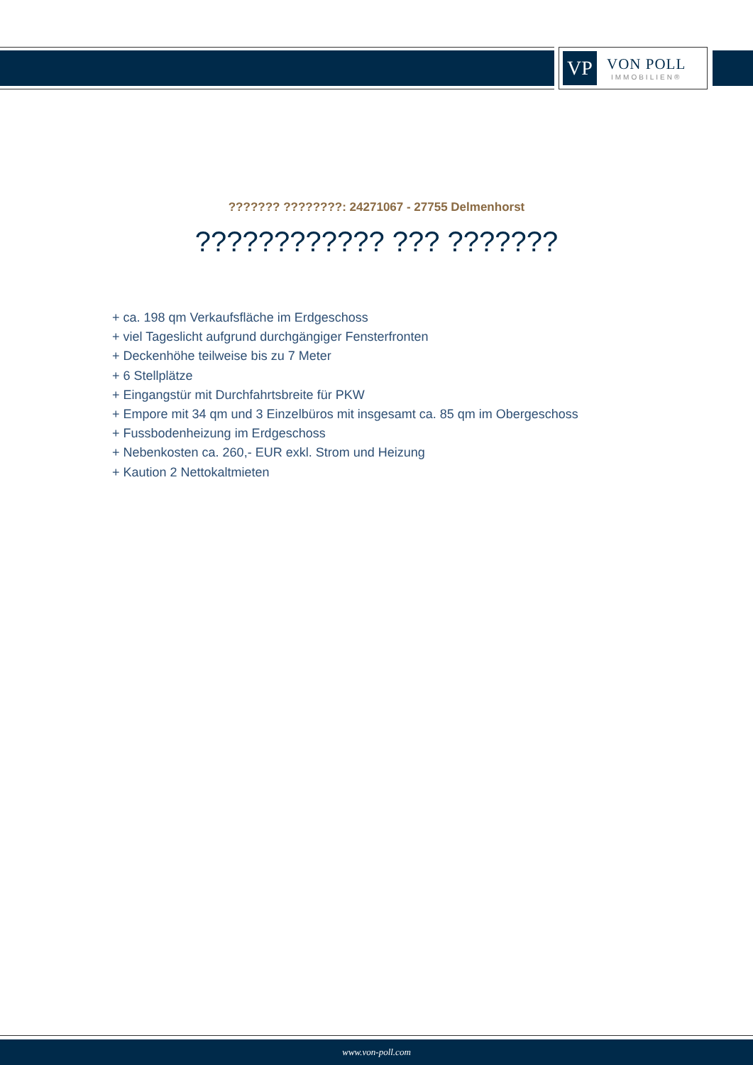VP
VON POLL
IMMOBILIEN®
??????? ????????: 24271067 - 27755 Delmenhorst
???????????? ??? ???????
+ ca. 198 qm Verkaufsfläche im Erdgeschoss
+ viel Tageslicht aufgrund durchgängiger Fensterfronten
+ Deckenhöhe teilweise bis zu 7 Meter
+ 6 Stellplätze
+ Eingangstür mit Durchfahrtsbreite für PKW
+ Empore mit 34 qm und 3 Einzelbüros mit insgesamt ca. 85 qm im Obergeschoss
+ Fussbodenheizung im Erdgeschoss
+ Nebenkosten ca. 260,- EUR exkl. Strom und Heizung
+ Kaution 2 Nettokaltmieten
www.von-poll.com